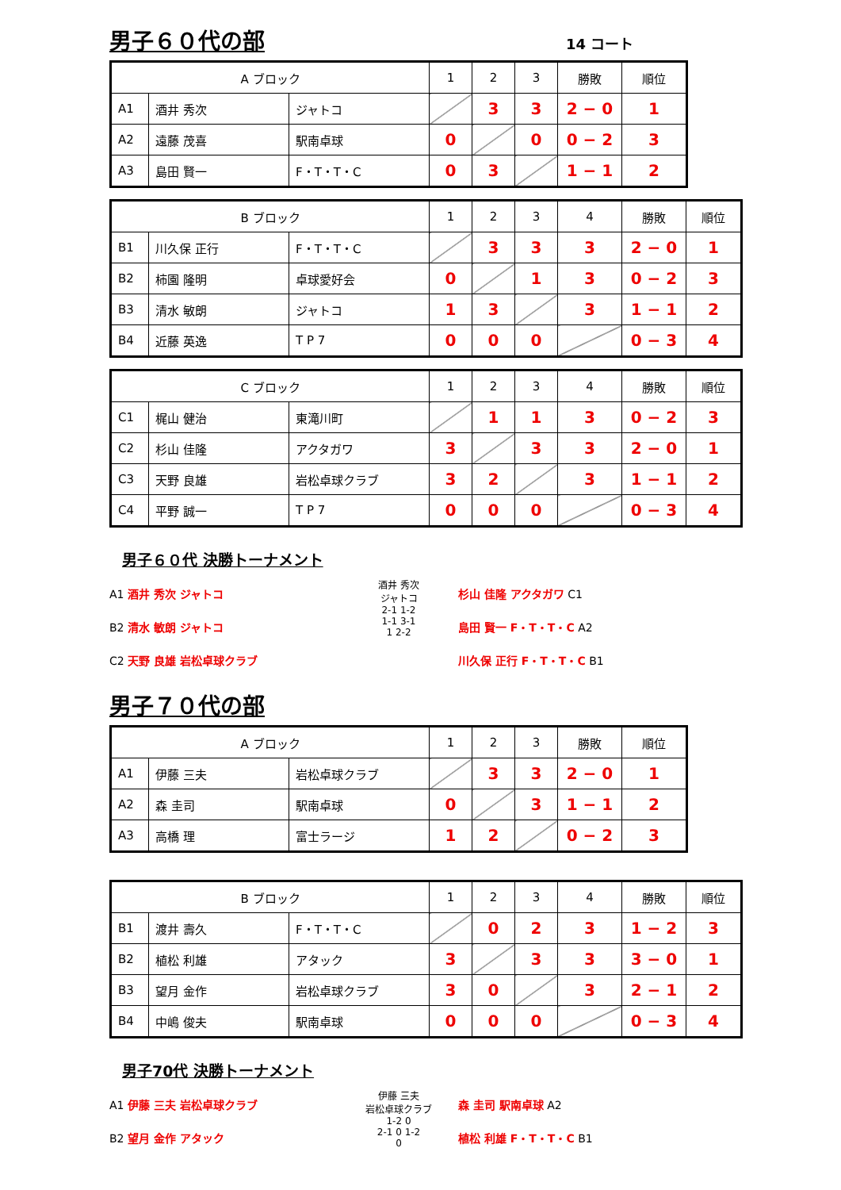男子６０代の部
14 コート
| A ブロック | | | 1 | 2 | 3 | 勝敗 | 順位 |
| A1 | 酒井 秀次 | ジャトコ | | 3 | 3 | 2 − 0 | 1 |
| A2 | 遠藤 茂喜 | 駅南卓球 | 0 | | 0 | 0 − 2 | 3 |
| A3 | 島田 賢一 | F・T・T・C | 0 | 3 | | 1 − 1 | 2 |
| B ブロック | | | 1 | 2 | 3 | 4 | 勝敗 | 順位 |
| B1 | 川久保 正行 | F・T・T・C | | 3 | 3 | 3 | 2 − 0 | 1 |
| B2 | 柿園 隆明 | 卓球愛好会 | 0 | | 1 | 3 | 0 − 2 | 3 |
| B3 | 清水 敏朗 | ジャトコ | 1 | 3 | | 3 | 1 − 1 | 2 |
| B4 | 近藤 英逸 | T P 7 | 0 | 0 | 0 | | 0 − 3 | 4 |
| C ブロック | | | 1 | 2 | 3 | 4 | 勝敗 | 順位 |
| C1 | 梶山 健治 | 東滝川町 | | 1 | 1 | 3 | 0 − 2 | 3 |
| C2 | 杉山 佳隆 | アクタガワ | 3 | | 3 | 3 | 2 − 0 | 1 |
| C3 | 天野 良雄 | 岩松卓球クラブ | 3 | 2 | | 3 | 1 − 1 | 2 |
| C4 | 平野 誠一 | T P 7 | 0 | 0 | 0 | | 0 − 3 | 4 |
男子６０代 決勝トーナメント
A1 酒井 秀次 ジャトコ
B2 清水 敏朗 ジャトコ
C2 天野 良雄 岩松卓球クラブ
酒井 秀次
ジャトコ
2-1 1-2
1-1 3-1
1 2-2
杉山 佳隆 アクタガワ C1
島田 賢一 F・T・T・C A2
川久保 正行 F・T・T・C B1
男子７０代の部
| A ブロック | | | 1 | 2 | 3 | 勝敗 | 順位 |
| A1 | 伊藤 三夫 | 岩松卓球クラブ | | 3 | 3 | 2 − 0 | 1 |
| A2 | 森 圭司 | 駅南卓球 | 0 | | 3 | 1 − 1 | 2 |
| A3 | 高橋 理 | 富士ラージ | 1 | 2 | | 0 − 2 | 3 |
| B ブロック | | | 1 | 2 | 3 | 4 | 勝敗 | 順位 |
| B1 | 渡井 壽久 | F・T・T・C | | 0 | 2 | 3 | 1 − 2 | 3 |
| B2 | 植松 利雄 | アタック | 3 | | 3 | 3 | 3 − 0 | 1 |
| B3 | 望月 金作 | 岩松卓球クラブ | 3 | 0 | | 3 | 2 − 1 | 2 |
| B4 | 中嶋 俊夫 | 駅南卓球 | 0 | 0 | 0 | | 0 − 3 | 4 |
男子70代 決勝トーナメント
A1 伊藤 三夫 岩松卓球クラブ
B2 望月 金作 アタック
伊藤 三夫
岩松卓球クラブ
1-2 0
2-1 0 1-2
0
森 圭司 駅南卓球 A2
植松 利雄 F・T・T・C B1